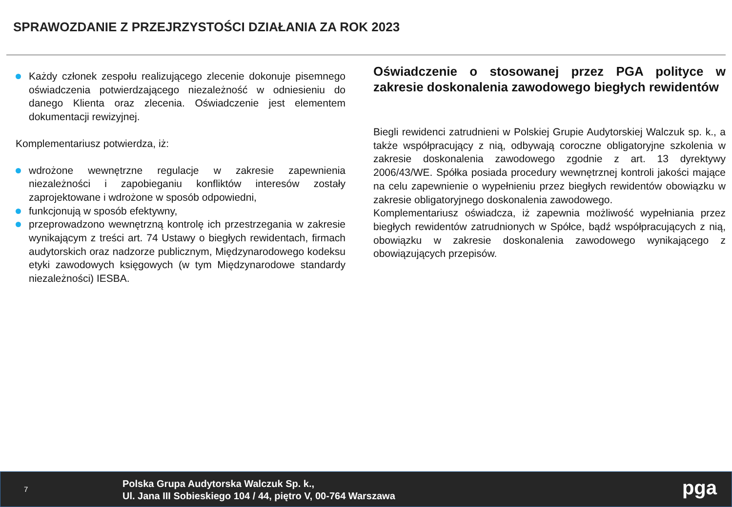SPRAWOZDANIE Z PRZEJRZYSTOŚCI DZIAŁANIA ZA ROK 2023
Każdy członek zespołu realizującego zlecenie dokonuje pisemnego oświadczenia potwierdzającego niezależność w odniesieniu do danego Klienta oraz zlecenia. Oświadczenie jest elementem dokumentacji rewizyjnej.
Komplementariusz potwierdza, iż:
wdrożone wewnętrzne regulacje w zakresie zapewnienia niezależności i zapobieganiu konfliktów interesów zostały zaprojektowane i wdrożone w sposób odpowiedni,
funkcjonują w sposób efektywny,
przeprowadzono wewnętrzną kontrolę ich przestrzegania w zakresie wynikającym z treści art. 74 Ustawy o biegłych rewidentach, firmach audytorskich oraz nadzorze publicznym, Międzynarodowego kodeksu etyki zawodowych księgowych (w tym Międzynarodowe standardy niezależności) IESBA.
Oświadczenie o stosowanej przez PGA polityce w zakresie doskonalenia zawodowego biegłych rewidentów
Biegli rewidenci zatrudnieni w Polskiej Grupie Audytorskiej Walczuk sp. k., a także współpracujący z nią, odbywają coroczne obligatoryjne szkolenia w zakresie doskonalenia zawodowego zgodnie z art. 13 dyrektywy 2006/43/WE. Spółka posiada procedury wewnętrznej kontroli jakości mające na celu zapewnienie o wypełnieniu przez biegłych rewidentów obowiązku w zakresie obligatoryjnego doskonalenia zawodowego.
Komplementariusz oświadcza, iż zapewnia możliwość wypełniania przez biegłych rewidentów zatrudnionych w Spółce, bądź współpracujących z nią, obowiązku w zakresie doskonalenia zawodowego wynikającego z obowiązujących przepisów.
7
Polska Grupa Audytorska Walczuk Sp. k.,
Ul. Jana III Sobieskiego 104 / 44, piętro V, 00-764 Warszawa
pga